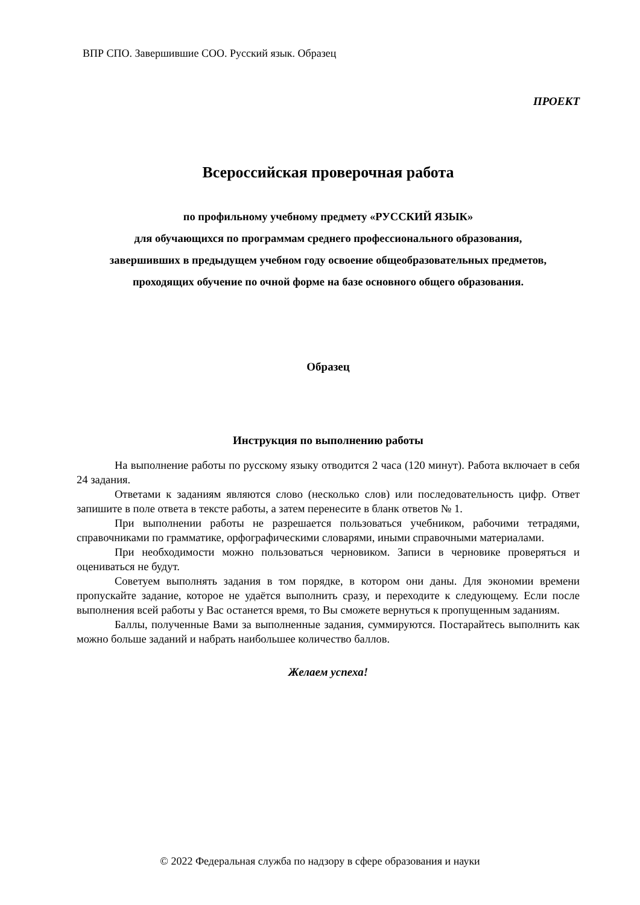ВПР СПО. Завершившие СОО. Русский язык. Образец
ПРОЕКТ
Всероссийская проверочная работа
по профильному учебному предмету «РУССКИЙ ЯЗЫК»
для обучающихся по программам среднего профессионального образования,
завершивших в предыдущем учебном году освоение общеобразовательных предметов,
проходящих обучение по очной форме на базе основного общего образования.
Образец
Инструкция по выполнению работы
На выполнение работы по русскому языку отводится 2 часа (120 минут). Работа включает в себя 24 задания.
Ответами к заданиям являются слово (несколько слов) или последовательность цифр. Ответ запишите в поле ответа в тексте работы, а затем перенесите в бланк ответов № 1.
При выполнении работы не разрешается пользоваться учебником, рабочими тетрадями, справочниками по грамматике, орфографическими словарями, иными справочными материалами.
При необходимости можно пользоваться черновиком. Записи в черновике проверяться и оцениваться не будут.
Советуем выполнять задания в том порядке, в котором они даны. Для экономии времени пропускайте задание, которое не удаётся выполнить сразу, и переходите к следующему. Если после выполнения всей работы у Вас останется время, то Вы сможете вернуться к пропущенным заданиям.
Баллы, полученные Вами за выполненные задания, суммируются. Постарайтесь выполнить как можно больше заданий и набрать наибольшее количество баллов.
Желаем успеха!
© 2022 Федеральная служба по надзору в сфере образования и науки